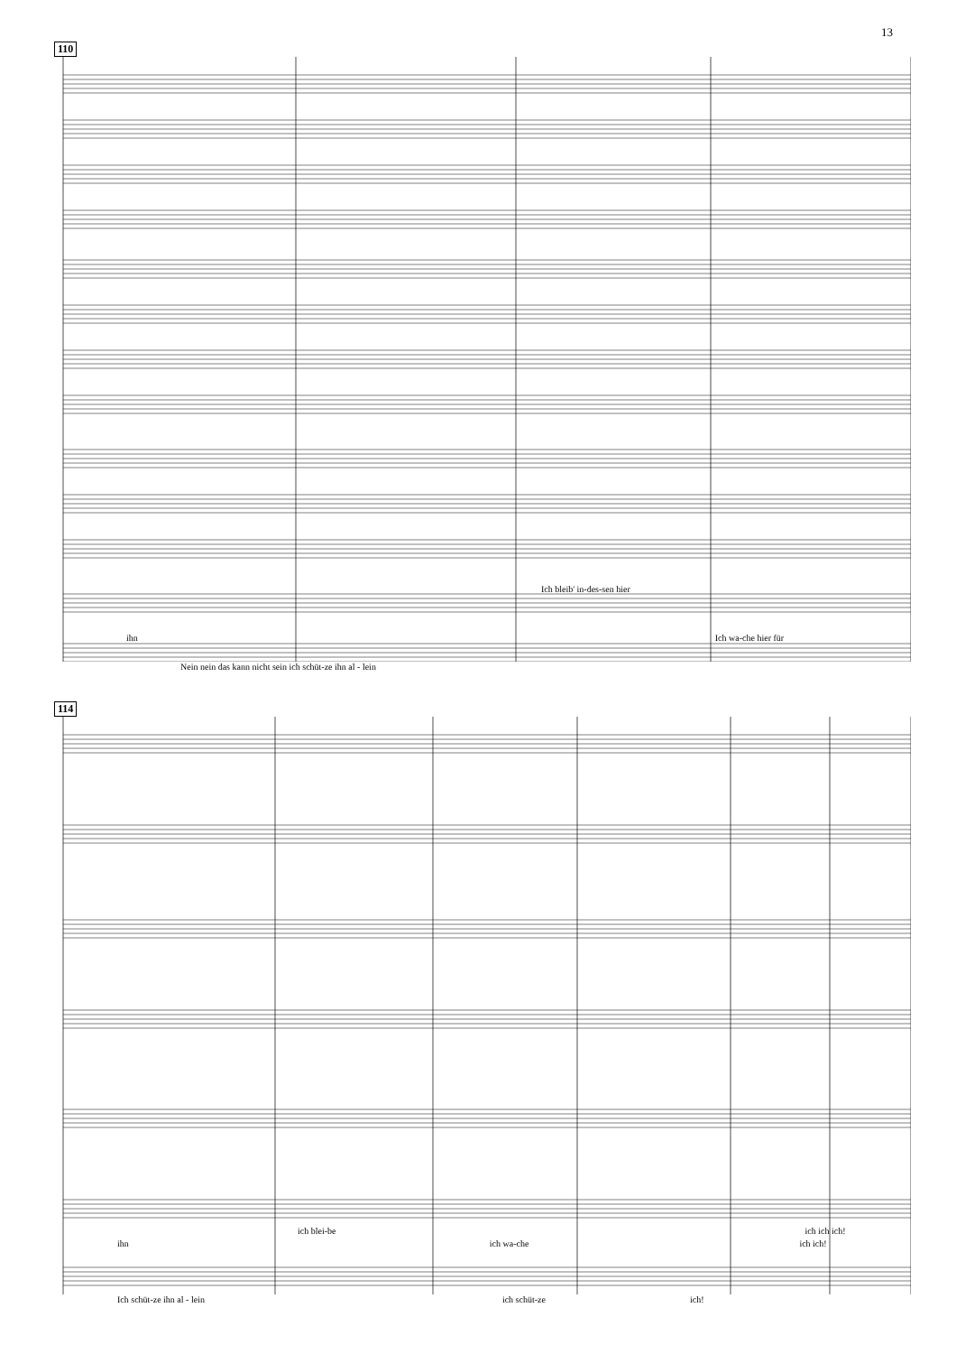13
110
Nein nein das kann nicht sein ich schüt-ze ihn al - lein
Ich bleib' in-des-sen hier
ihn Ich wa-che hier für
114
Ich schüt-ze ihn al - lein ich schüt-ze ich!
ich blei-be ich ich ich!
ihn ich wa-che ich ich!